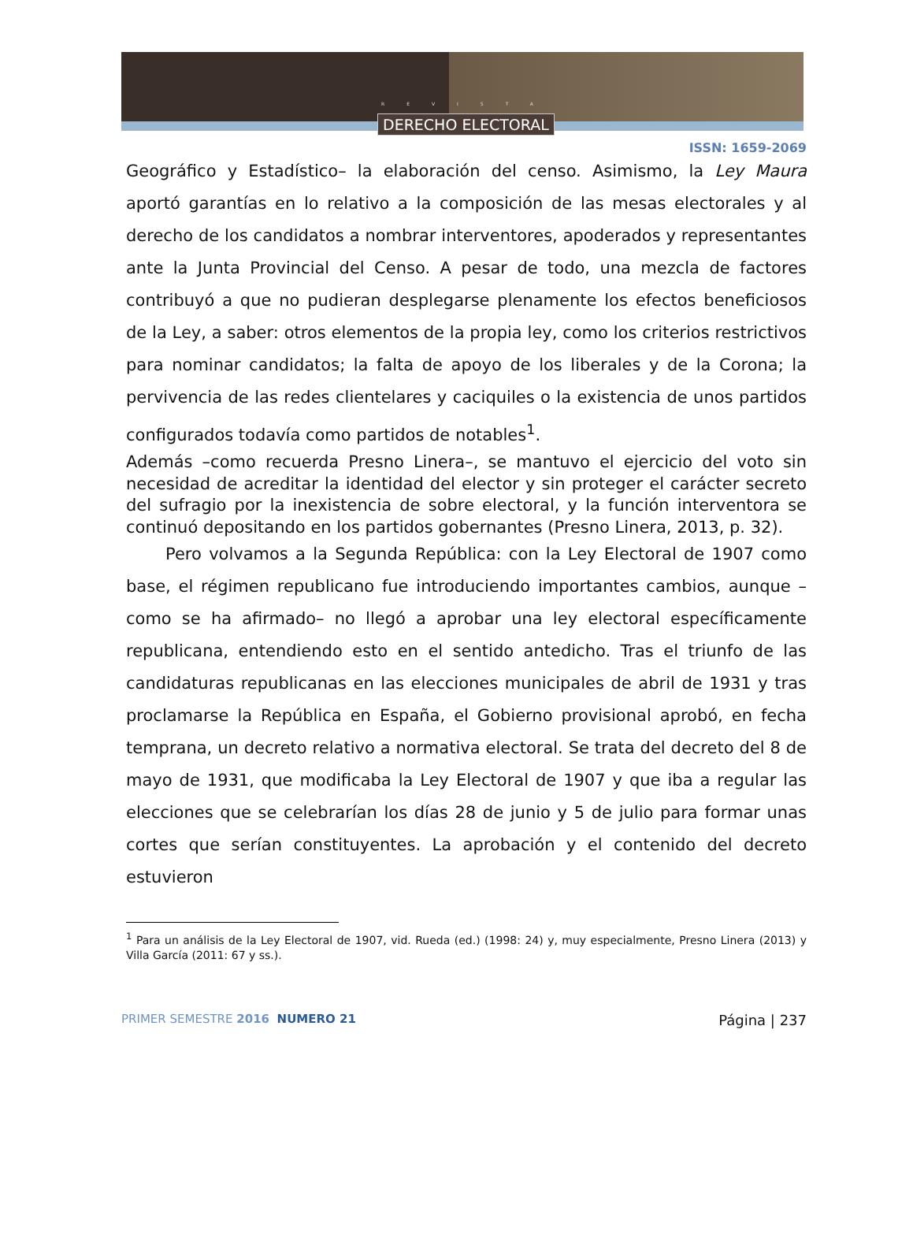REVISTA
DERECHO ELECTORAL
ISSN: 1659-2069
Geográfico y Estadístico– la elaboración del censo. Asimismo, la Ley Maura aportó garantías en lo relativo a la composición de las mesas electorales y al derecho de los candidatos a nombrar interventores, apoderados y representantes ante la Junta Provincial del Censo. A pesar de todo, una mezcla de factores contribuyó a que no pudieran desplegarse plenamente los efectos beneficiosos de la Ley, a saber: otros elementos de la propia ley, como los criterios restrictivos para nominar candidatos; la falta de apoyo de los liberales y de la Corona; la pervivencia de las redes clientelares y caciquiles o la existencia de unos partidos configurados todavía como partidos de notables<sup>1</sup>.
Además –como recuerda Presno Linera–, se mantuvo el ejercicio del voto sin necesidad de acreditar la identidad del elector y sin proteger el carácter secreto del sufragio por la inexistencia de sobre electoral, y la función interventora se continuó depositando en los partidos gobernantes (Presno Linera, 2013, p. 32).
Pero volvamos a la Segunda República: con la Ley Electoral de 1907 como base, el régimen republicano fue introduciendo importantes cambios, aunque –como se ha afirmado– no llegó a aprobar una ley electoral específicamente republicana, entendiendo esto en el sentido antedicho. Tras el triunfo de las candidaturas republicanas en las elecciones municipales de abril de 1931 y tras proclamarse la República en España, el Gobierno provisional aprobó, en fecha temprana, un decreto relativo a normativa electoral. Se trata del decreto del 8 de mayo de 1931, que modificaba la Ley Electoral de 1907 y que iba a regular las elecciones que se celebrarían los días 28 de junio y 5 de julio para formar unas cortes que serían constituyentes. La aprobación y el contenido del decreto estuvieron
<sup>1</sup> Para un análisis de la Ley Electoral de 1907, vid. Rueda (ed.) (1998: 24) y, muy especialmente, Presno Linera (2013) y Villa García (2011: 67 y ss.).
PRIMER SEMESTRE 2016 NUMERO 21 Página | 237